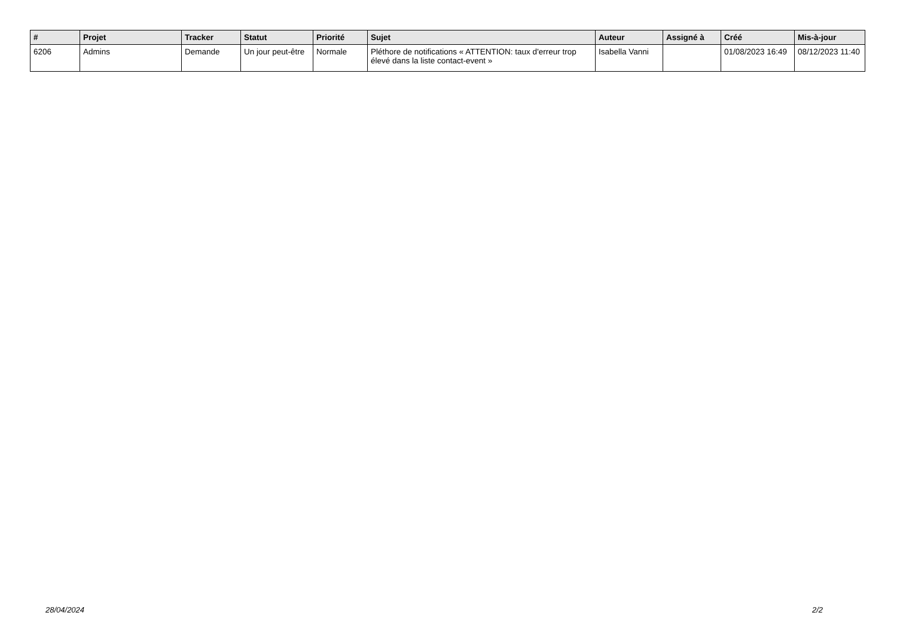| # | Projet | Tracker | Statut | Priorité | Sujet | Auteur | Assigné à | Créé | Mis-à-jour |
| --- | --- | --- | --- | --- | --- | --- | --- | --- | --- |
| 6206 | Admins | Demande | Un jour peut-être | Normale | Pléthore de notifications « ATTENTION: taux d'erreur trop élevé dans la liste contact-event » | Isabella Vanni | | 01/08/2023 16:49 | 08/12/2023 11:40 |
28/04/2024 2/2